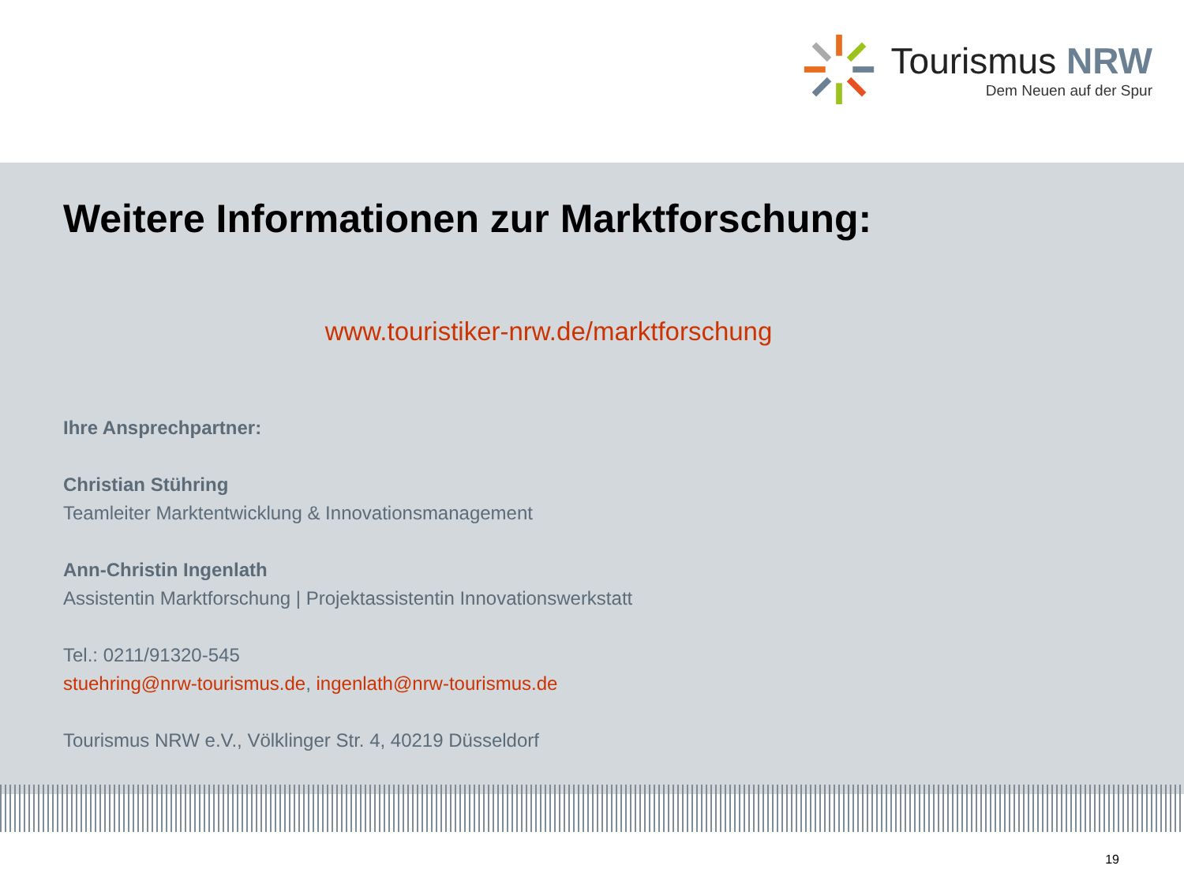Tourismus NRW
Dem Neuen auf der Spur
Weitere Informationen zur Marktforschung:
www.touristiker-nrw.de/marktforschung
Ihre Ansprechpartner:
Christian Stühring
Teamleiter Marktentwicklung & Innovationsmanagement
Ann-Christin Ingenlath
Assistentin Marktforschung | Projektassistentin Innovationswerkstatt
Tel.: 0211/91320-545
stuehring@nrw-tourismus.de, ingenlath@nrw-tourismus.de
Tourismus NRW e.V., Völklinger Str. 4, 40219 Düsseldorf
19